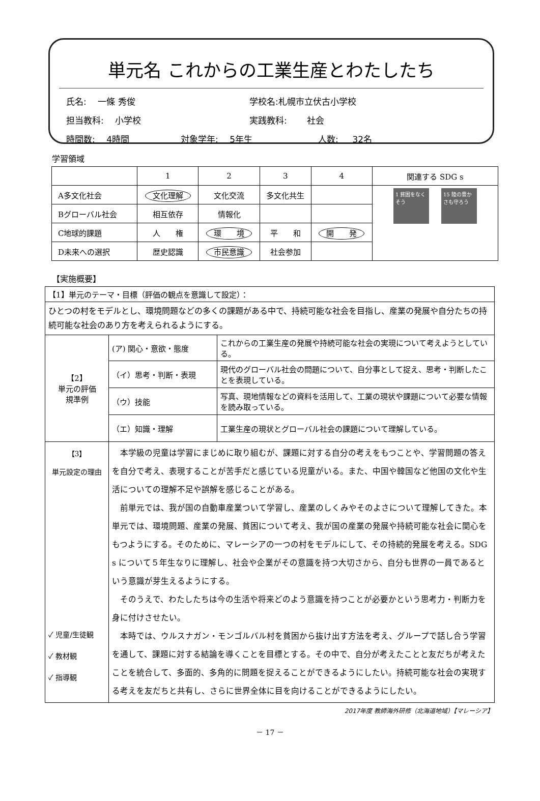単元名 これからの工業生産とわたしたち
氏名:　 一條 秀俊 学校名:札幌市立伏古小学校
担当教科: 　小学校 実践教科: 　　社会
時間数: 　4時間 対象学年: 　5年生 人数: 　 32名
学習領域
| | 1 | 2 | 3 | 4 | 関連する SDG s |
| A多文化社会 | 文化理解 | 文化交流 | 多文化共生 | | 1 貧困をなくそう 15 陸の豊かさも守ろう |
| Bグローバル社会 | 相互依存 | 情報化 | | | |
| C地球的課題 | 人 権 | 環 境 | 平 和 | 開 発 | |
| D未来への選択 | 歴史認識 | 市民意識 | 社会参加 | | |
【実施概要】
| 【1】単元のテーマ・目標（評価の観点を意識して設定）： | | |
| ひとつの村をモデルとし、環境問題などの多くの課題がある中で、持続可能な社会を目指し、産業の発展や自分たちの持続可能な社会のあり方を考えられるようにする。 | | |
| 【2】 単元の評価 規準例 | (ア) 関心・意欲・態度 | これからの工業生産の発展や持続可能な社会の実現について考えようとしている。 |
| | （イ）思考・判断・表現 | 現代のグローバル社会の問題について、自分事として捉え、思考・判断したことを表現している。 |
| | （ウ）技能 | 写真、現地情報などの資料を活用して、工業の現状や課題について必要な情報を読み取っている。 |
| | （エ）知識・理解 | 工業生産の現状とグローバル社会の課題について理解している。 |
| 【3】 単元設定の理由 ✓ 児童/生徒観 ✓ 教材観 ✓ 指導観 | 本学級の児童は学習にまじめに取り組むが、課題に対する自分の考えをもつことや、学習問題の答えを自分で考え、表現することが苦手だと感じている児童がいる。また、中国や韓国など他国の文化や生活についての理解不足や誤解を感じることがある。 前単元では、我が国の自動車産業ついて学習し、産業のしくみやそのよさについて理解してきた。本単元では、環境問題、産業の発展、貧困について考え、我が国の産業の発展や持続可能な社会に関心をもつようにする。そのために、マレーシアの一つの村をモデルにして、その持続的発展を考える。SDG s について５年生なりに理解し、社会や企業がその意識を持つ大切さから、自分も世界の一員であるという意識が芽生えるようにする。 そのうえで、わたしたちは今の生活や将来どのよう意識を持つことが必要かという思考力・判断力を身に付けさせたい。 本時では、ウルスナガン・モンゴルバル村を貧困から抜け出す方法を考え、グループで話し合う学習を通して、課題に対する結論を導くことを目標とする。その中で、自分が考えたことと友だちが考えたことを統合して、多面的、多角的に問題を捉えることができるようにしたい。持続可能な社会の実現する考えを友だちと共有し、さらに世界全体に目を向けることができるようにしたい。 | |
2017年度 教師海外研修（北海道地域）【マレーシア】
－ 17 －